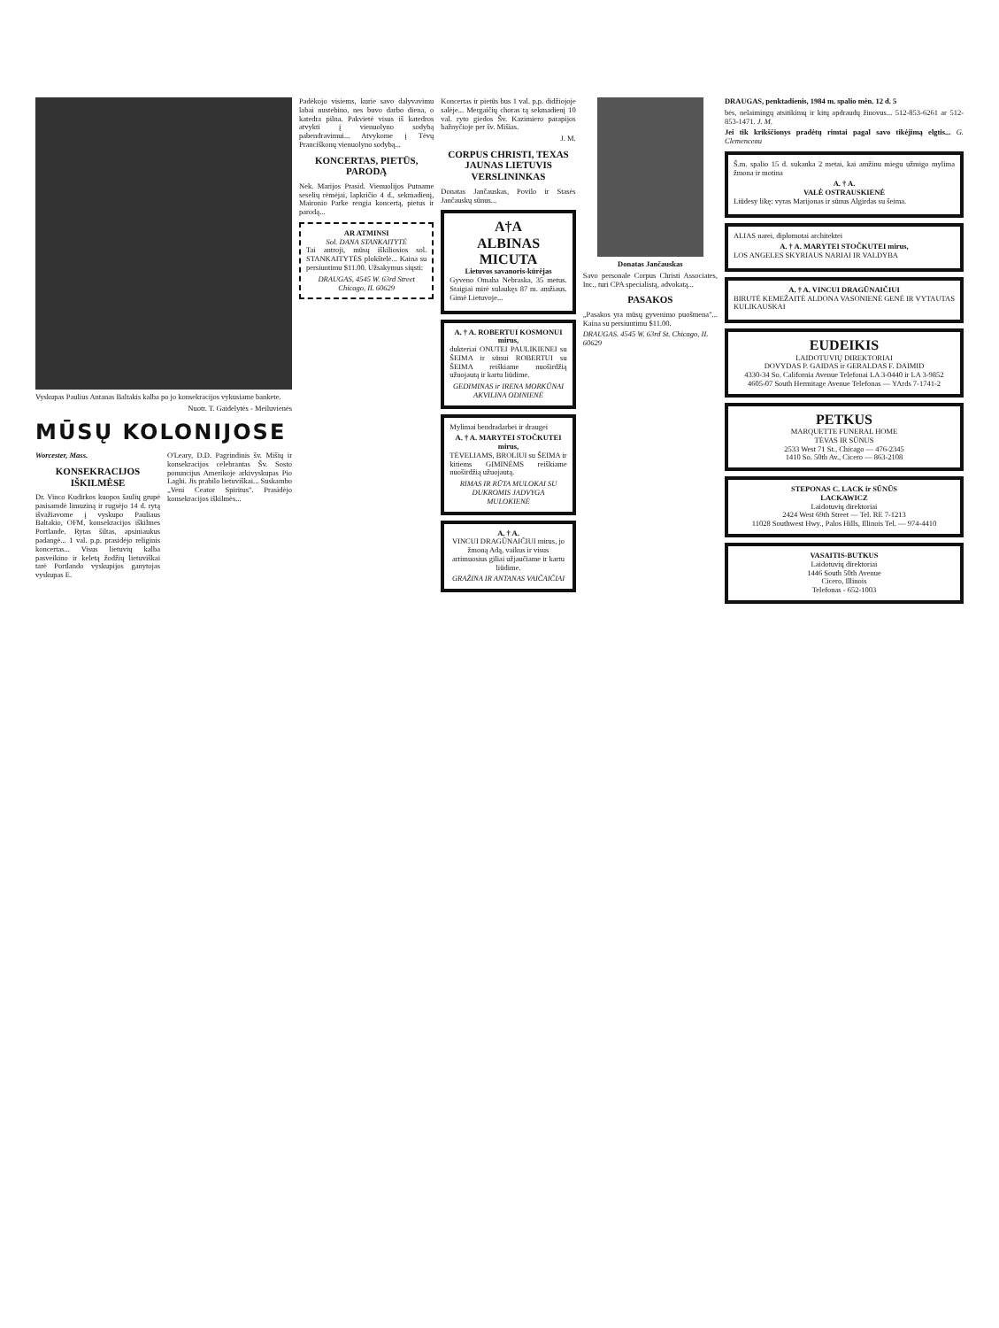Vyskupas Paulius Antanas Baltakis kalba po jo konsekracijos vykusiame bankete.
Nuotr. T. Gaidelytės - Meiluvienės
MŪSŲ KOLONIJOSE
Worcester, Mass.
KONSEKRACIJOS IŠKILMĖSE
Dr. Vinco Kudirkos kuopos šaulių grupė pasisamdė limuziną ir rugsėjo 14 d. rytą išvažiavome į vyskupo Pauliaus Baltakio, OFM, konsekracijos iškilmes Portlande. Rytas šiltas, apsiniaukus padangė... 1 val. p.p. prasidėjo religinis koncertas... Visus lietuvių kalba pasveikino ir keletą žodžių lietuviškai tarė Portlando vyskupijos ganytojas vyskupas E.
O'Leary, D.D. Pagrindinis šv. Mišių ir konsekracijos celebrantas Šv. Sosto ponuncijus Amerikoje arkivyskupas Pio Laghi. Jis prabilo lietuviškai... Suskambo „Veni Ceator Spiritus". Prasidėjo konsekracijos iškilmės...
Padėkojo visiems, kurie savo dalyvavimu labai nustebino, nes buvo darbo diena, o katedra pilna. Pakvietė visus iš katedros atvykti į vienuolyno sodybą pabendravimui... Atvykome į Tėvų Pranciškonų vienuolyno sodybą...
KONCERTAS, PIETŪS, PARODĄ
Nek. Marijos Prasid. Vienuolijos Putname seselių rėmėjai, lapkričio 4 d., sekmadienį, Maironio Parke rengia koncertą, pietus ir parodą...
AR ATMINSI
Sol. DANA STANKAITYTĖ
Tai antroji, mūsų iškiliosios sol. STANKAITYTĖS plokštelė... Kaina su persiuntimu $11.00. Užsakymus siųsti:
DRAUGAS, 4545 W. 63rd Street Chicago, IL 60629
Koncertas ir pietūs bus 1 val. p.p. didžiojoje salėje... Mergaičių choras tą sekmadienį 10 val. ryto giedos Šv. Kazimiero parapijos bažnyčioje per šv. Mišias.
J. M.
CORPUS CHRISTI, TEXAS
JAUNAS LIETUVIS VERSLININKAS
Donatas Jančauskas, Povilo ir Stasės Jančauskų sūnus...
A†A
ALBINAS MICUTA
Lietuvos savanoris-kūrėjas
Gyveno Omaha Nebraska, 35 metus. Staigiai mirė sulaukęs 87 m. amžiaus. Gimė Lietuvoje...
A. † A. ROBERTUI KOSMONUI mirus,
dukteriai ONUTEI PAULIKIENEI su ŠEIMA ir sūnui ROBERTUI su ŠEIMA reiškiame nuoširdžią užuojautą ir kartu liūdime.
GEDIMINAS ir IRENA MORKŪNAI AKVILINA ODINIENĖ
Mylimai bendradarbei ir draugei
A. † A. MARYTEI STOČKUTEI mirus,
TĖVELIAMS, BROLIUI su ŠEIMA ir kitiems GIMINĖMS reiškiame nuoširdžią užuojautą.
RIMAS IR RŪTA MULOKAI SU DUKROMIS JADVYGA MULOKIENĖ
A. † A.
VINCUI DRAGŪNAIČIUI mirus, jo žmoną Adą, vaikus ir visus artimuosius giliai užjaučiame ir kartu liūdime.
GRAŽINA IR ANTANAS VAIČAIČIAI
Donatas Jančauskas
Savo personale Corpus Christi Associates, Inc., turi CPA specialistą, advokatą...
PASAKOS
„Pasakos yra mūsų gyvenimo puošmena"... Kaina su persiuntimu $11.00.
DRAUGAS. 4545 W. 63rd St. Chicago, IL 60629
DRAUGAS, penktadienis, 1984 m. spalio mėn. 12 d. 5
bės, nelaimingų atsitikimų ir kitų apdraudų žinovus... 512-853-6261 ar 512-853-1471. J. M.
Jei tik krikščionys pradėtų rimtai pagal savo tikėjimą elgtis... G. Clemenceau
Š.m. spalio 15 d. sukanka 2 metai, kai amžinu miegu užmigo mylima žmona ir motina
A. † A.
VALĖ OSTRAUSKIENĖ
Liūdesy likę: vyras Marijonas ir sūnus Algirdas su šeima.
ALIAS narei, diplomotai architektei
A. † A. MARYTEI STOČKUTEI mirus,
LOS ANGELES SKYRIAUS NARIAI IR VALDYBA
A. † A. VINCUI DRAGŪNAIČIUI
BIRUTĖ KEMEŽAITĖ ALDONA VASONIENĖ GENĖ IR VYTAUTAS KULIKAUSKAI
EUDEIKIS
LAIDOTUVIŲ DIREKTORIAI
DOVYDAS P. GAIDAS ir GERALDAS F. DAIMID
4330-34 So. California Avenue Telefonai LA 3-0440 ir LA 3-9852
4605-07 South Hermitage Avenue Telefonas — YArds 7-1741-2
PETKUS
MARQUETTE FUNERAL HOME
TĖVAS IR SŪNUS
2533 West 71 St., Chicago — 476-2345
1410 So. 50th Av., Cicero — 863-2108
STEPONAS C. LACK ir SŪNŪS
LACKAWICZ
Laidotuvių direktoriai
2424 West 69th Street — Tel. RE 7-1213
11028 Southwest Hwy., Palos Hills, Illinois Tel. — 974-4410
VASAITIS-BUTKUS
Laidotuvių direktoriai
1446 South 50th Avenue
Cicero, Illinois
Telefonas - 652-1003